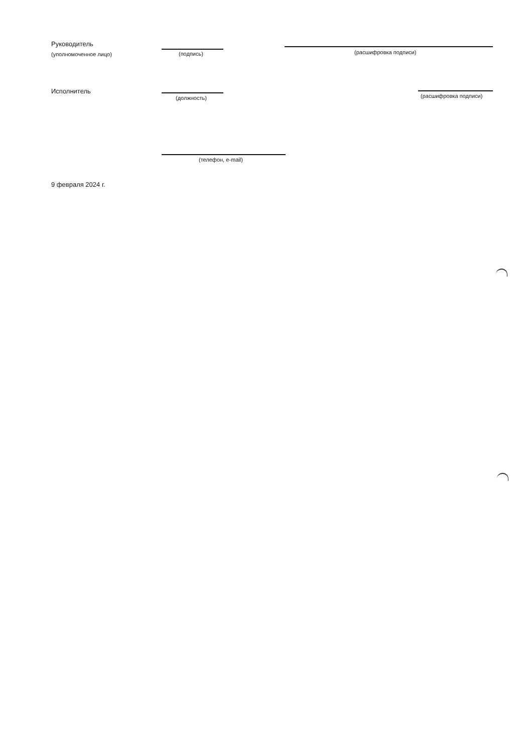Руководитель
(уполномоченное лицо) (подпись) (расшифровка подписи)
Исполнитель
(должность) (расшифровка подписи)
(телефон, e-mail)
9 февраля 2024 г.